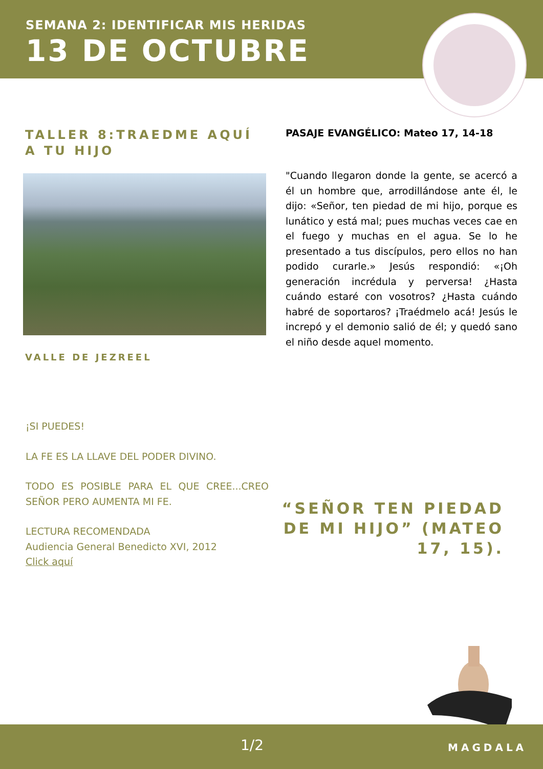SEMANA 2: IDENTIFICAR MIS HERIDAS
13 DE OCTUBRE
TALLER 8:TRAEDME AQUÍ A TU HIJO
VALLE DE JEZREEL
PASAJE EVANGÉLICO: Mateo 17, 14-18
"Cuando llegaron donde la gente, se acercó a él un hombre que, arrodillándose ante él, le dijo: «Señor, ten piedad de mi hijo, porque es lunático y está mal; pues muchas veces cae en el fuego y muchas en el agua. Se lo he presentado a tus discípulos, pero ellos no han podido curarle.» Jesús respondió: «¡Oh generación incrédula y perversa! ¿Hasta cuándo estaré con vosotros? ¿Hasta cuándo habré de soportaros? ¡Traédmelo acá! Jesús le increpó y el demonio salió de él; y quedó sano el niño desde aquel momento.
¡SI PUEDES!
LA FE ES LA LLAVE DEL PODER DIVINO.
TODO ES POSIBLE PARA EL QUE CREE...CREO SEÑOR PERO AUMENTA MI FE.
LECTURA RECOMENDADA
Audiencia General Benedicto XVI, 2012
Click aquí
“SEÑOR TEN PIEDAD DE MI HIJO” (MATEO 17, 15).
1/2 MAGDALA